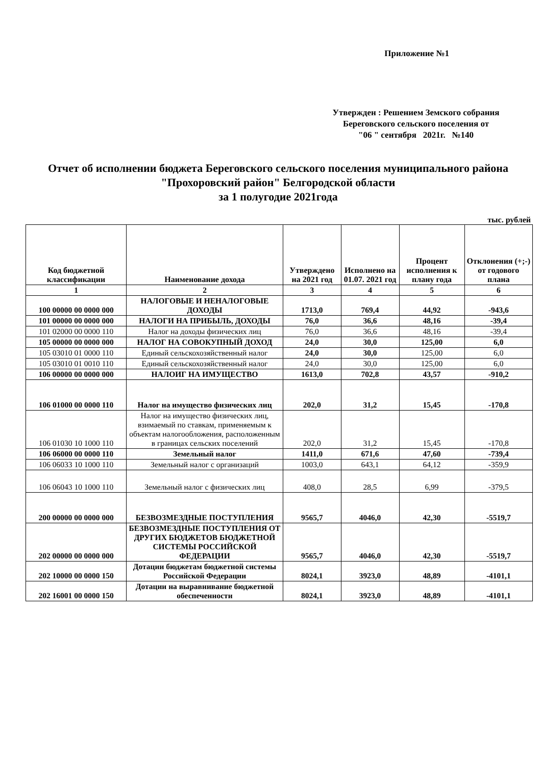Приложение №1
Утвержден : Решением Земского собрания
Береговского сельского поселения от
"06 " сентября 2021г. №140
Отчет об исполнении бюджета Береговского сельского поселения муниципального района "Прохоровский район" Белгородской области
за 1 полугодие 2021года
тыс. рублей
| Код бюджетной классификации | Наименование дохода | Утверждено на 2021 год | Исполнено на 01.07. 2021 год | Процент исполнения к плану года | Отклонения (+;-) от годового плана |
| --- | --- | --- | --- | --- | --- |
| 1 | 2 | 3 | 4 | 5 | 6 |
| 100 00000 00 0000 000 | НАЛОГОВЫЕ И НЕНАЛОГОВЫЕ ДОХОДЫ | 1713,0 | 769,4 | 44,92 | -943,6 |
| 101 00000 00 0000 000 | НАЛОГИ НА ПРИБЫЛЬ, ДОХОДЫ | 76,0 | 36,6 | 48,16 | -39,4 |
| 101 02000 00 0000 110 | Налог на доходы физических лиц | 76,0 | 36,6 | 48,16 | -39,4 |
| 105 00000 00 0000 000 | НАЛОГ НА СОВОКУПНЫЙ ДОХОД | 24,0 | 30,0 | 125,00 | 6,0 |
| 105 03010 01 0000 110 | Единый сельскохозяйственный налог | 24,0 | 30,0 | 125,00 | 6,0 |
| 105 03010 01 0010 110 | Единый сельскохозяйственный налог | 24,0 | 30,0 | 125,00 | 6,0 |
| 106 00000 00 0000 000 | НАЛОИГ НА ИМУЩЕСТВО | 1613,0 | 702,8 | 43,57 | -910,2 |
| 106 01000 00 0000 110 | Налог на имущество физических лиц | 202,0 | 31,2 | 15,45 | -170,8 |
| 106 01030 10 1000 110 | Налог на имущество физических лиц, взимаемый по ставкам, применяемым к объектам налогообложения, расположенным в границах сельских поселений | 202,0 | 31,2 | 15,45 | -170,8 |
| 106 06000 00 0000 110 | Земельный налог | 1411,0 | 671,6 | 47,60 | -739,4 |
| 106 06033 10 1000 110 | Земельный налог с организаций | 1003,0 | 643,1 | 64,12 | -359,9 |
| 106 06043 10 1000 110 | Земельный налог с физических лиц | 408,0 | 28,5 | 6,99 | -379,5 |
| 200 00000 00 0000 000 | БЕЗВОЗМЕЗДНЫЕ ПОСТУПЛЕНИЯ | 9565,7 | 4046,0 | 42,30 | -5519,7 |
| 202 00000 00 0000 000 | БЕЗВОЗМЕЗДНЫЕ ПОСТУПЛЕНИЯ ОТ ДРУГИХ БЮДЖЕТОВ БЮДЖЕТНОЙ СИСТЕМЫ РОССИЙСКОЙ ФЕДЕРАЦИИ | 9565,7 | 4046,0 | 42,30 | -5519,7 |
| 202 10000 00 0000 150 | Дотации бюджетам бюджетной системы Российской Федерации | 8024,1 | 3923,0 | 48,89 | -4101,1 |
| 202 16001 00 0000 150 | Дотации на выравнивание бюджетной обеспеченности | 8024,1 | 3923,0 | 48,89 | -4101,1 |